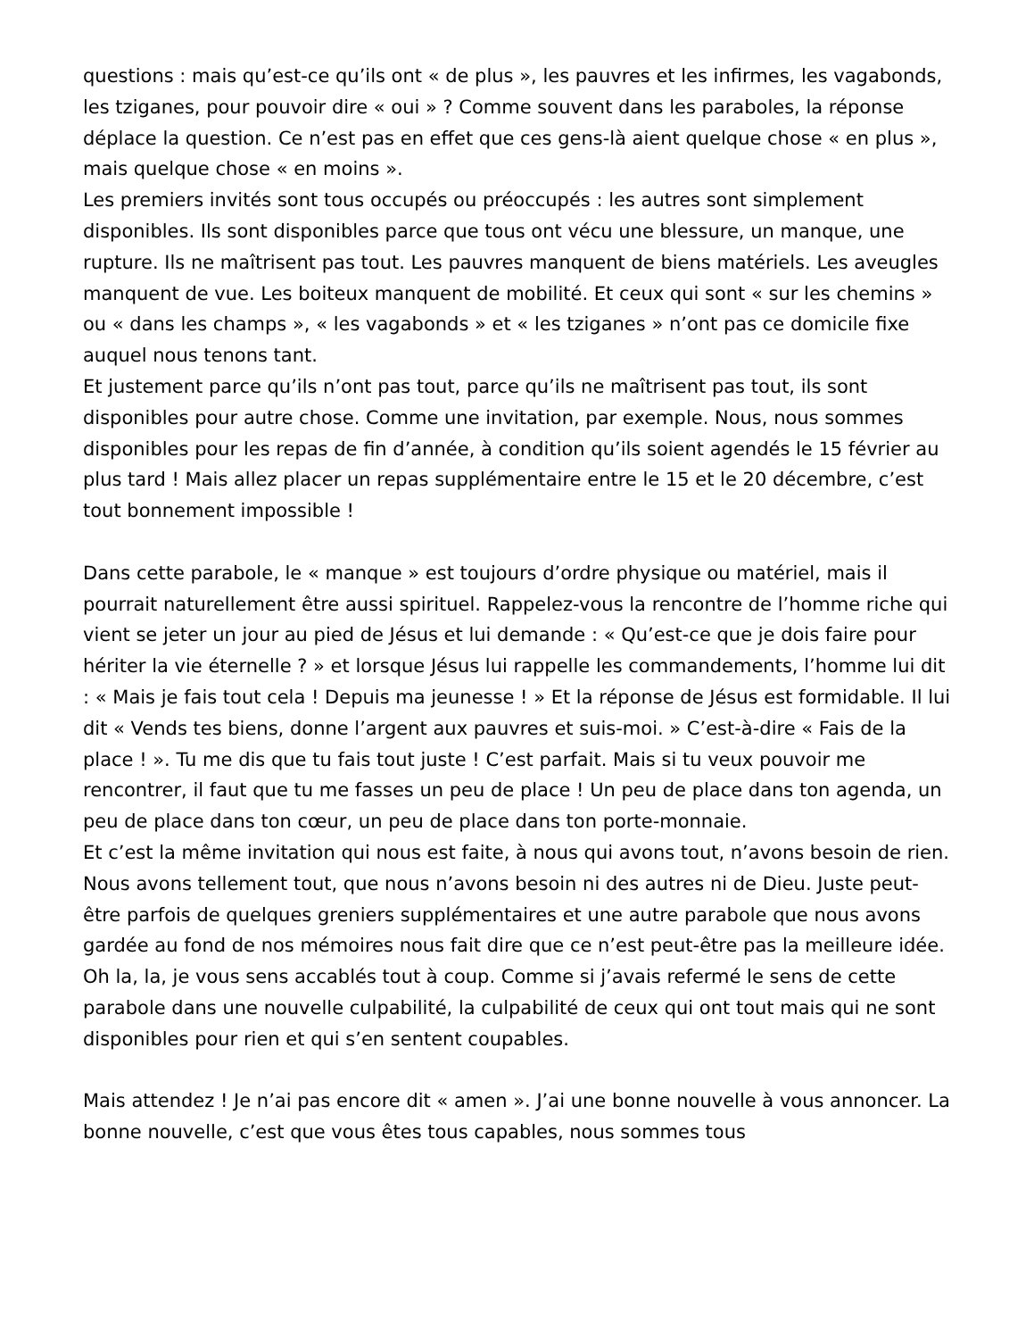questions : mais qu’est-ce qu’ils ont « de plus », les pauvres et les infirmes, les vagabonds, les tziganes, pour pouvoir dire « oui » ? Comme souvent dans les paraboles, la réponse déplace la question. Ce n’est pas en effet que ces gens-là aient quelque chose « en plus », mais quelque chose « en moins ».
Les premiers invités sont tous occupés ou préoccupés : les autres sont simplement disponibles. Ils sont disponibles parce que tous ont vécu une blessure, un manque, une rupture. Ils ne maîtrisent pas tout. Les pauvres manquent de biens matériels. Les aveugles manquent de vue. Les boiteux manquent de mobilité. Et ceux qui sont « sur les chemins » ou « dans les champs », « les vagabonds » et « les tziganes » n’ont pas ce domicile fixe auquel nous tenons tant.
Et justement parce qu’ils n’ont pas tout, parce qu’ils ne maîtrisent pas tout, ils sont disponibles pour autre chose. Comme une invitation, par exemple. Nous, nous sommes disponibles pour les repas de fin d’année, à condition qu’ils soient agendés le 15 février au plus tard ! Mais allez placer un repas supplémentaire entre le 15 et le 20 décembre, c’est tout bonnement impossible !
Dans cette parabole, le « manque » est toujours d’ordre physique ou matériel, mais il pourrait naturellement être aussi spirituel. Rappelez-vous la rencontre de l’homme riche qui vient se jeter un jour au pied de Jésus et lui demande : « Qu’est-ce que je dois faire pour hériter la vie éternelle ? » et lorsque Jésus lui rappelle les commandements, l’homme lui dit : « Mais je fais tout cela ! Depuis ma jeunesse ! » Et la réponse de Jésus est formidable. Il lui dit « Vends tes biens, donne l’argent aux pauvres et suis-moi. » C’est-à-dire « Fais de la place ! ». Tu me dis que tu fais tout juste ! C’est parfait. Mais si tu veux pouvoir me rencontrer, il faut que tu me fasses un peu de place ! Un peu de place dans ton agenda, un peu de place dans ton cœur, un peu de place dans ton porte-monnaie.
Et c’est la même invitation qui nous est faite, à nous qui avons tout, n’avons besoin de rien. Nous avons tellement tout, que nous n’avons besoin ni des autres ni de Dieu. Juste peut-être parfois de quelques greniers supplémentaires et une autre parabole que nous avons gardée au fond de nos mémoires nous fait dire que ce n’est peut-être pas la meilleure idée.
Oh la, la, je vous sens accablés tout à coup. Comme si j’avais refermé le sens de cette parabole dans une nouvelle culpabilité, la culpabilité de ceux qui ont tout mais qui ne sont disponibles pour rien et qui s’en sentent coupables.
Mais attendez ! Je n’ai pas encore dit « amen ». J’ai une bonne nouvelle à vous annoncer. La bonne nouvelle, c’est que vous êtes tous capables, nous sommes tous